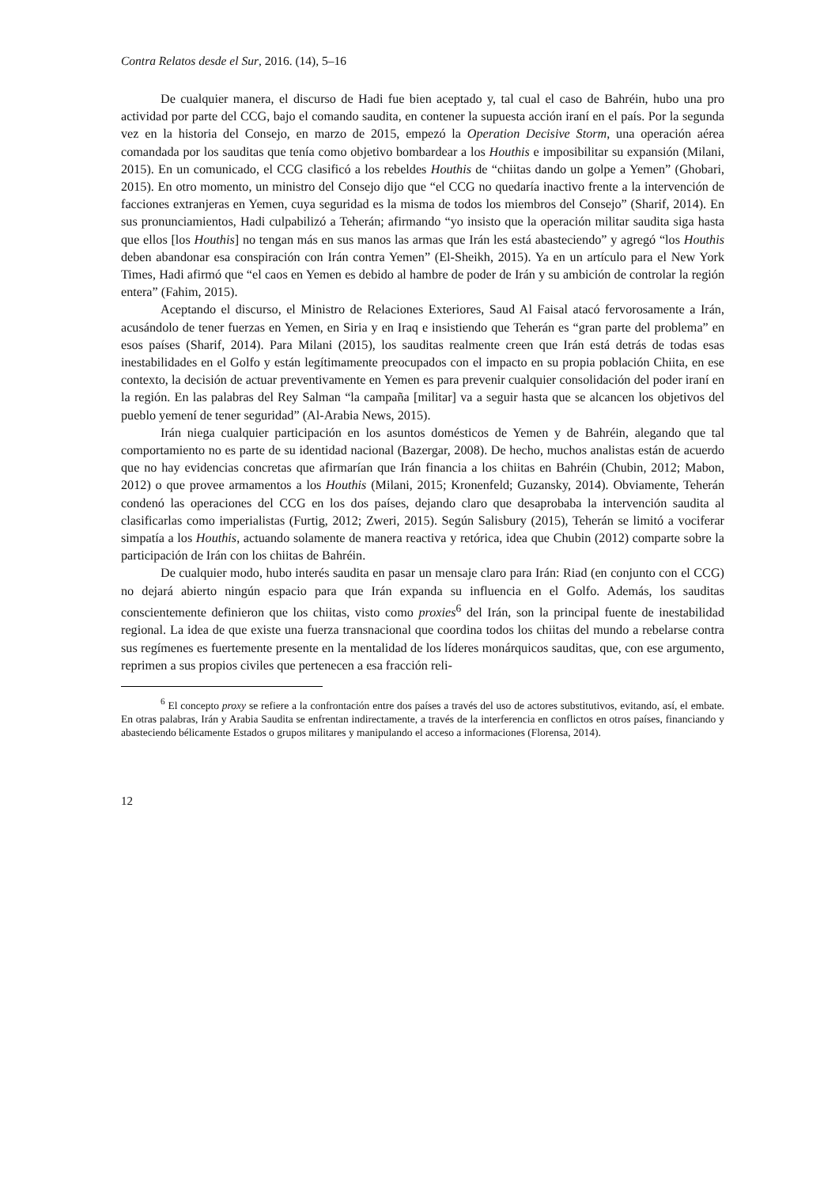Contra Relatos desde el Sur, 2016. (14), 5–16
De cualquier manera, el discurso de Hadi fue bien aceptado y, tal cual el caso de Bahréin, hubo una pro actividad por parte del CCG, bajo el comando saudita, en contener la supuesta acción iraní en el país. Por la segunda vez en la historia del Consejo, en marzo de 2015, empezó la Operation Decisive Storm, una operación aérea comandada por los sauditas que tenía como objetivo bombardear a los Houthis e imposibilitar su expansión (Milani, 2015). En un comunicado, el CCG clasificó a los rebeldes Houthis de “chiitas dando un golpe a Yemen” (Ghobari, 2015). En otro momento, un ministro del Consejo dijo que “el CCG no quedaría inactivo frente a la intervención de facciones extranjeras en Yemen, cuya seguridad es la misma de todos los miembros del Consejo” (Sharif, 2014). En sus pronunciamientos, Hadi culpabilizó a Teherán; afirmando “yo insisto que la operación militar saudita siga hasta que ellos [los Houthis] no tengan más en sus manos las armas que Irán les está abasteciendo” y agregó “los Houthis deben abandonar esa conspiración con Irán contra Yemen” (El-Sheikh, 2015). Ya en un artículo para el New York Times, Hadi afirmó que “el caos en Yemen es debido al hambre de poder de Irán y su ambición de controlar la región entera” (Fahim, 2015).
Aceptando el discurso, el Ministro de Relaciones Exteriores, Saud Al Faisal atacó fervorosamente a Irán, acusándolo de tener fuerzas en Yemen, en Siria y en Iraq e insistiendo que Teherán es “gran parte del problema” en esos países (Sharif, 2014). Para Milani (2015), los sauditas realmente creen que Irán está detrás de todas esas inestabilidades en el Golfo y están legítimamente preocupados con el impacto en su propia población Chiita, en ese contexto, la decisión de actuar preventivamente en Yemen es para prevenir cualquier consolidación del poder iraní en la región. En las palabras del Rey Salman “la campaña [militar] va a seguir hasta que se alcancen los objetivos del pueblo yemení de tener seguridad” (Al-Arabia News, 2015).
Irán niega cualquier participación en los asuntos domésticos de Yemen y de Bahréin, alegando que tal comportamiento no es parte de su identidad nacional (Bazergar, 2008). De hecho, muchos analistas están de acuerdo que no hay evidencias concretas que afirmarían que Irán financia a los chiitas en Bahréin (Chubin, 2012; Mabon, 2012) o que provee armamentos a los Houthis (Milani, 2015; Kronenfeld; Guzansky, 2014). Obviamente, Teherán condenó las operaciones del CCG en los dos países, dejando claro que desaprobaba la intervención saudita al clasificarlas como imperialistas (Furtig, 2012; Zweri, 2015). Según Salisbury (2015), Teherán se limitó a vociferar simpatía a los Houthis, actuando solamente de manera reactiva y retórica, idea que Chubin (2012) comparte sobre la participación de Irán con los chiitas de Bahréin.
De cualquier modo, hubo interés saudita en pasar un mensaje claro para Irán: Riad (en conjunto con el CCG) no dejará abierto ningún espacio para que Irán expanda su influencia en el Golfo. Además, los sauditas conscientemente definieron que los chiitas, visto como proxies<sup>6</sup> del Irán, son la principal fuente de inestabilidad regional. La idea de que existe una fuerza transnacional que coordina todos los chiitas del mundo a rebelarse contra sus regímenes es fuertemente presente en la mentalidad de los líderes monárquicos sauditas, que, con ese argumento, reprimen a sus propios civiles que pertenecen a esa fracción reli-
<sup>6</sup> El concepto proxy se refiere a la confrontación entre dos países a través del uso de actores substitutivos, evitando, así, el embate. En otras palabras, Irán y Arabia Saudita se enfrentan indirectamente, a través de la interferencia en conflictos en otros países, financiando y abasteciendo bélicamente Estados o grupos militares y manipulando el acceso a informaciones (Florensa, 2014).
12